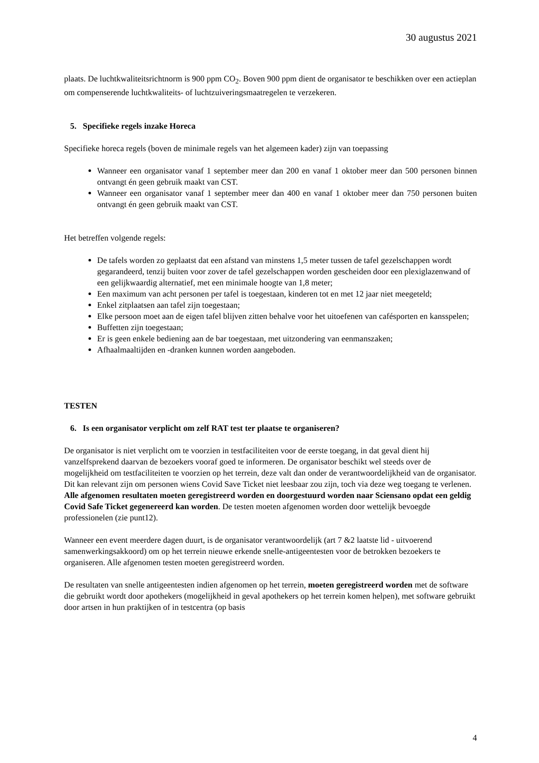30 augustus 2021
plaats. De luchtkwaliteitsrichtnorm is 900 ppm CO<sub>2</sub>. Boven 900 ppm dient de organisator te beschikken over een actieplan om compenserende luchtkwaliteits- of luchtzuiveringsmaatregelen te verzekeren.
5. Specifieke regels inzake Horeca
Specifieke horeca regels (boven de minimale regels van het algemeen kader) zijn van toepassing
Wanneer een organisator vanaf 1 september meer dan 200 en vanaf 1 oktober meer dan 500 personen binnen ontvangt én geen gebruik maakt van CST.
Wanneer een organisator vanaf 1 september meer dan 400 en vanaf 1 oktober meer dan 750 personen buiten ontvangt én geen gebruik maakt van CST.
Het betreffen volgende regels:
De tafels worden zo geplaatst dat een afstand van minstens 1,5 meter tussen de tafel gezelschappen wordt gegarandeerd, tenzij buiten voor zover de tafel gezelschappen worden gescheiden door een plexiglazenwand of een gelijkwaardig alternatief, met een minimale hoogte van 1,8 meter;
Een maximum van acht personen per tafel is toegestaan, kinderen tot en met 12 jaar niet meegeteld;
Enkel zitplaatsen aan tafel zijn toegestaan;
Elke persoon moet aan de eigen tafel blijven zitten behalve voor het uitoefenen van cafésporten en kansspelen;
Buffetten zijn toegestaan;
Er is geen enkele bediening aan de bar toegestaan, met uitzondering van eenmanszaken;
Afhaalmaaltijden en -dranken kunnen worden aangeboden.
TESTEN
6. Is een organisator verplicht om zelf RAT test ter plaatse te organiseren?
De organisator is niet verplicht om te voorzien in testfaciliteiten voor de eerste toegang, in dat geval dient hij vanzelfsprekend daarvan de bezoekers vooraf goed te informeren. De organisator beschikt wel steeds over de mogelijkheid om testfaciliteiten te voorzien op het terrein, deze valt dan onder de verantwoordelijkheid van de organisator. Dit kan relevant zijn om personen wiens Covid Save Ticket niet leesbaar zou zijn, toch via deze weg toegang te verlenen. Alle afgenomen resultaten moeten geregistreerd worden en doorgestuurd worden naar Sciensano opdat een geldig Covid Safe Ticket gegenereerd kan worden. De testen moeten afgenomen worden door wettelijk bevoegde professionelen (zie punt12).
Wanneer een event meerdere dagen duurt, is de organisator verantwoordelijk (art 7 &2 laatste lid - uitvoerend samenwerkingsakkoord) om op het terrein nieuwe erkende snelle-antigeentesten voor de betrokken bezoekers te organiseren. Alle afgenomen testen moeten geregistreerd worden.
De resultaten van snelle antigeentesten indien afgenomen op het terrein, moeten geregistreerd worden met de software die gebruikt wordt door apothekers (mogelijkheid in geval apothekers op het terrein komen helpen), met software gebruikt door artsen in hun praktijken of in testcentra (op basis
4